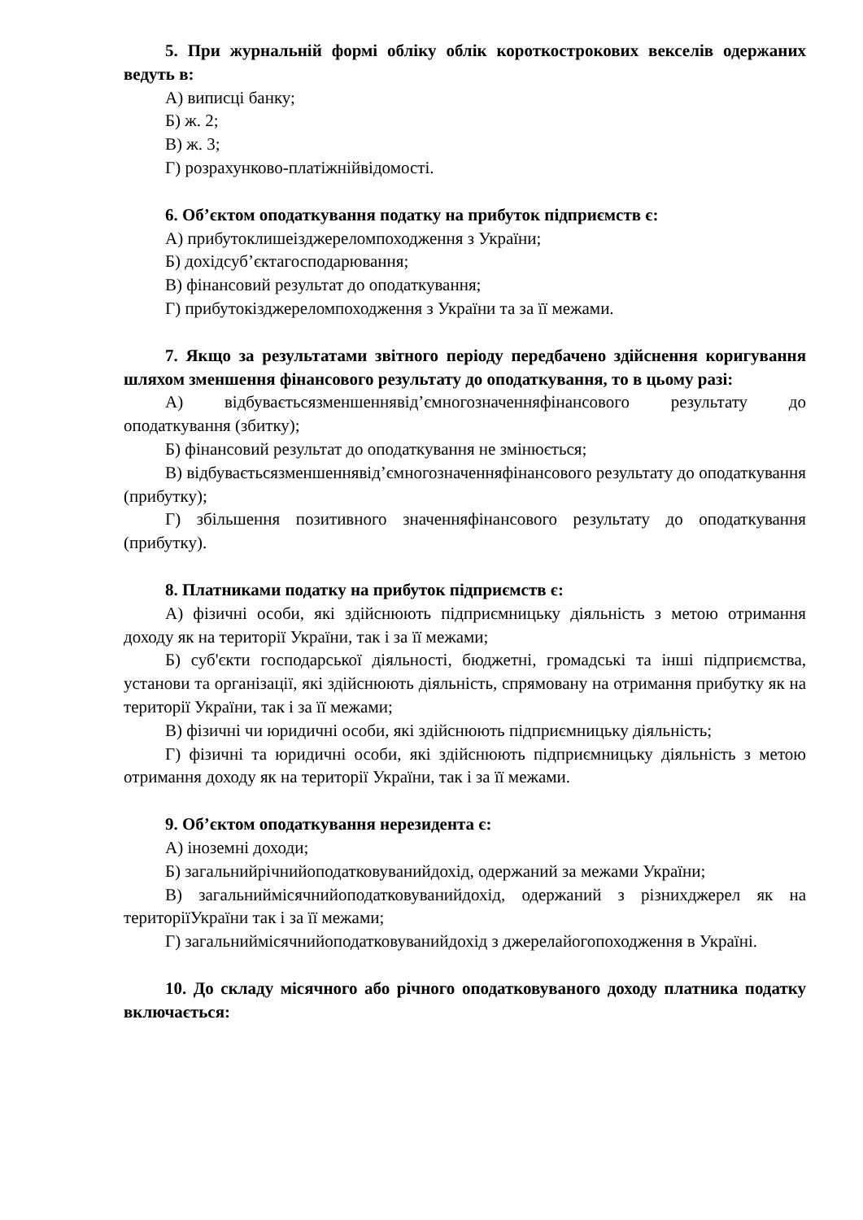5. При журнальній формі обліку облік короткострокових векселів одержаних ведуть в:
А) виписці банку;
Б) ж. 2;
В) ж. 3;
Г) розрахунково-платіжнійвідомості.
6. Об’єктом оподаткування податку на прибуток підприємств є:
А) прибутоклишеізджереломпоходження з України;
Б) дохідсуб’єктагосподарювання;
В) фінансовий результат до оподаткування;
Г) прибутокізджереломпоходження з України та за її межами.
7. Якщо за результатами звітного періоду передбачено здійснення коригування шляхом зменшення фінансового результату до оподаткування, то в цьому разі:
А) відбуваєтьсязменшеннявід’ємногозначенняфінансового результату до оподаткування (збитку);
Б) фінансовий результат до оподаткування не змінюється;
В) відбуваєтьсязменшеннявід’ємногозначенняфінансового результату до оподаткування (прибутку);
Г) збільшення позитивного значенняфінансового результату до оподаткування (прибутку).
8. Платниками податку на прибуток підприємств є:
А) фізичні особи, які здійснюють підприємницьку діяльність з метою отримання доходу як на території України, так і за її межами;
Б) суб'єкти господарської діяльності, бюджетні, громадські та інші підприємства, установи та організації, які здійснюють діяльність, спрямовану на отримання прибутку як на території України, так і за її межами;
В) фізичні чи юридичні особи, які здійснюють підприємницьку діяльність;
Г) фізичні та юридичні особи, які здійснюють підприємницьку діяльність з метою отримання доходу як на території України, так і за її межами.
9. Об’єктом оподаткування нерезидента є:
А) іноземні доходи;
Б) загальнийрічнийоподатковуванийдохід, одержаний за межами України;
В) загальниймісячнийоподатковуванийдохід, одержаний з різнихджерел як на територіїУкраїни так і за її межами;
Г) загальниймісячнийоподатковуванийдохід з джерелайогопоходження в Україні.
10. До складу місячного або річного оподатковуваного доходу платника податку включається: